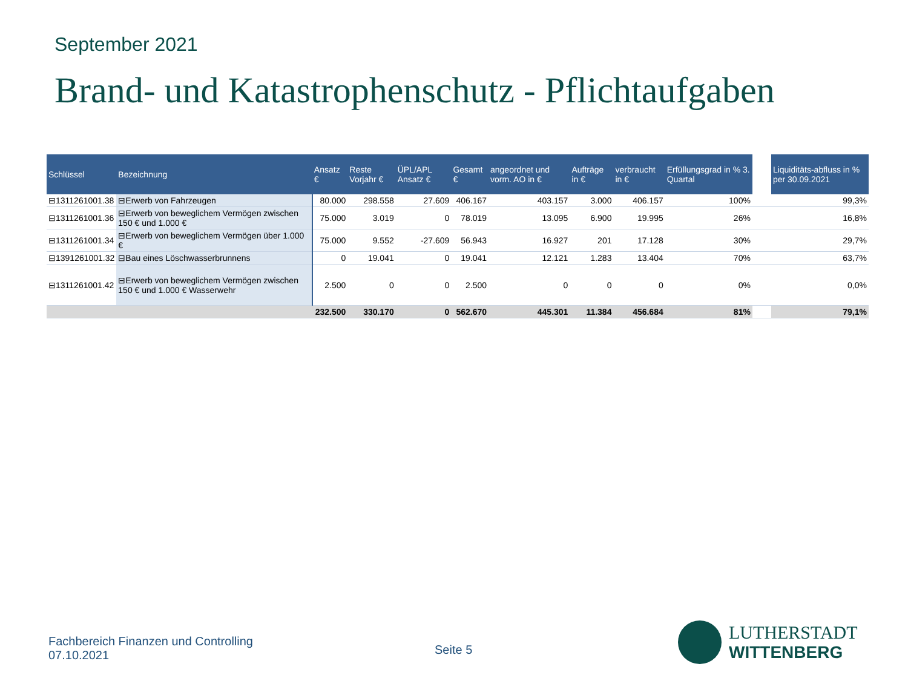September 2021
Brand- und Katastrophenschutz - Pflichtaufgaben
| Schlüssel | Bezeichnung | Ansatz € | Reste Vorjahr € | ÜPL/APL Ansatz € | Gesamt € | angeordnet und vorm. AO in € | Aufträge in € | verbraucht in € | Erfüllungsgrad in % 3. Quartal | | Liquiditäts-abfluss in % per 30.09.2021 |
| --- | --- | --- | --- | --- | --- | --- | --- | --- | --- | --- | --- |
| ⊟1311261001.38 | ⊟Erwerb von Fahrzeugen | 80.000 | 298.558 | 27.609 | 406.167 | 403.157 | 3.000 | 406.157 | 100% | | 99,3% |
| ⊟1311261001.36 | ⊟Erwerb von beweglichem Vermögen zwischen 150 € und 1.000 € | 75.000 | 3.019 | 0 | 78.019 | 13.095 | 6.900 | 19.995 | 26% | | 16,8% |
| ⊟1311261001.34 | ⊟Erwerb von beweglichem Vermögen über 1.000 € | 75.000 | 9.552 | -27.609 | 56.943 | 16.927 | 201 | 17.128 | 30% | | 29,7% |
| ⊟1391261001.32 | ⊟Bau eines Löschwasserbrunnens | 0 | 19.041 | 0 | 19.041 | 12.121 | 1.283 | 13.404 | 70% | | 63,7% |
| ⊟1311261001.42 | ⊟Erwerb von beweglichem Vermögen zwischen 150 € und 1.000 € Wasserwehr | 2.500 | 0 | 0 | 2.500 | 0 | 0 | 0 | 0% | | 0,0% |
| | | 232.500 | 330.170 | 0 | 562.670 | 445.301 | 11.384 | 456.684 | 81% | | 79,1% |
Fachbereich Finanzen und Controlling
07.10.2021
Seite 5
LUTHERSTADT
WITTENBERG